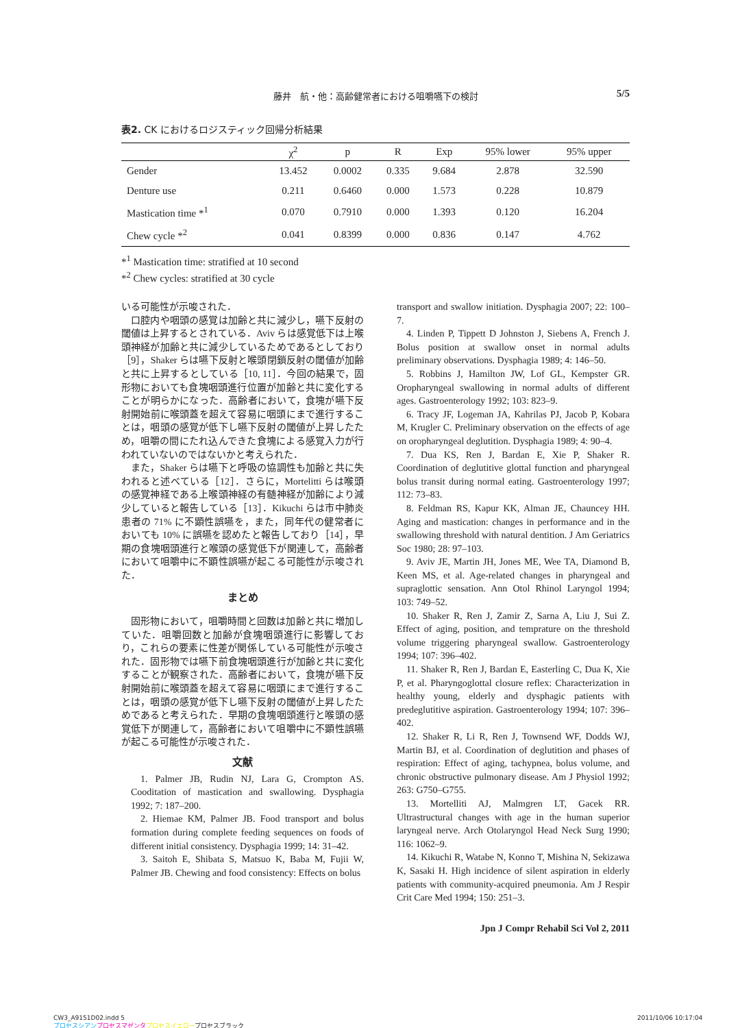藤井　航・他：高齢健常者における咀嚼嚥下の検討 5/5
表2. CK におけるロジスティック回帰分析結果
| | χ<sup>2</sup> | p | R | Exp | 95% lower | 95% upper |
| --- | --- | --- | --- | --- | --- | --- |
| Gender | 13.452 | 0.0002 | 0.335 | 9.684 | 2.878 | 32.590 |
| Denture use | 0.211 | 0.6460 | 0.000 | 1.573 | 0.228 | 10.879 |
| Mastication time *<sup>1</sup> | 0.070 | 0.7910 | 0.000 | 1.393 | 0.120 | 16.204 |
| Chew cycle *<sup>2</sup> | 0.041 | 0.8399 | 0.000 | 0.836 | 0.147 | 4.762 |
*<sup>1</sup> Mastication time: stratified at 10 second
*<sup>2</sup> Chew cycles: stratified at 30 cycle
いる可能性が示唆された．
口腔内や咽頭の感覚は加齢と共に減少し，嚥下反射の閾値は上昇するとされている．Aviv らは感覚低下は上喉頭神経が加齢と共に減少しているためであるとしており［9］，Shaker らは嚥下反射と喉頭閉鎖反射の閾値が加齢と共に上昇するとしている［10, 11］．今回の結果で，固形物においても食塊咽頭進行位置が加齢と共に変化することが明らかになった．高齢者において，食塊が嚥下反射開始前に喉頭蓋を超えて容易に咽頭にまで進行することは，咽頭の感覚が低下し嚥下反射の閾値が上昇したため，咀嚼の間にたれ込んできた食塊による感覚入力が行われていないのではないかと考えられた．
また，Shaker らは嚥下と呼吸の協調性も加齢と共に失われると述べている［12］．さらに，Mortelitti らは喉頭の感覚神経である上喉頭神経の有髄神経が加齢により減少していると報告している［13］．Kikuchi らは市中肺炎患者の 71% に不顕性誤嚥を，また，同年代の健常者においても 10% に誤嚥を認めたと報告しており［14］，早期の食塊咽頭進行と喉頭の感覚低下が関連して，高齢者において咀嚼中に不顕性誤嚥が起こる可能性が示唆された．
まとめ
固形物において，咀嚼時間と回数は加齢と共に増加していた．咀嚼回数と加齢が食塊咽頭進行に影響しており，これらの要素に性差が関係している可能性が示唆された．固形物では嚥下前食塊咽頭進行が加齢と共に変化することが観察された．高齢者において，食塊が嚥下反射開始前に喉頭蓋を超えて容易に咽頭にまで進行することは，咽頭の感覚が低下し嚥下反射の閾値が上昇したためであると考えられた．早期の食塊咽頭進行と喉頭の感覚低下が関連して，高齢者において咀嚼中に不顕性誤嚥が起こる可能性が示唆された．
文献
1. Palmer JB, Rudin NJ, Lara G, Crompton AS. Cooditation of mastication and swallowing. Dysphagia 1992; 7: 187–200.
2. Hiemae KM, Palmer JB. Food transport and bolus formation during complete feeding sequences on foods of different initial consistency. Dysphagia 1999; 14: 31–42.
3. Saitoh E, Shibata S, Matsuo K, Baba M, Fujii W, Palmer JB. Chewing and food consistency: Effects on bolus
transport and swallow initiation. Dysphagia 2007; 22: 100–7.
4. Linden P, Tippett D Johnston J, Siebens A, French J. Bolus position at swallow onset in normal adults preliminary observations. Dysphagia 1989; 4: 146–50.
5. Robbins J, Hamilton JW, Lof GL, Kempster GR. Oropharyngeal swallowing in normal adults of different ages. Gastroenterology 1992; 103: 823–9.
6. Tracy JF, Logeman JA, Kahrilas PJ, Jacob P, Kobara M, Krugler C. Preliminary observation on the effects of age on oropharyngeal deglutition. Dysphagia 1989; 4: 90–4.
7. Dua KS, Ren J, Bardan E, Xie P, Shaker R. Coordination of deglutitive glottal function and pharyngeal bolus transit during normal eating. Gastroenterology 1997; 112: 73–83.
8. Feldman RS, Kapur KK, Alman JE, Chauncey HH. Aging and mastication: changes in performance and in the swallowing threshold with natural dentition. J Am Geriatrics Soc 1980; 28: 97–103.
9. Aviv JE, Martin JH, Jones ME, Wee TA, Diamond B, Keen MS, et al. Age-related changes in pharyngeal and supraglottic sensation. Ann Otol Rhinol Laryngol 1994; 103: 749–52.
10. Shaker R, Ren J, Zamir Z, Sarna A, Liu J, Sui Z. Effect of aging, position, and temprature on the threshold volume triggering pharyngeal swallow. Gastroenterology 1994; 107: 396–402.
11. Shaker R, Ren J, Bardan E, Easterling C, Dua K, Xie P, et al. Pharyngoglottal closure reflex: Characterization in healthy young, elderly and dysphagic patients with predeglutitive aspiration. Gastroenterology 1994; 107: 396–402.
12. Shaker R, Li R, Ren J, Townsend WF, Dodds WJ, Martin BJ, et al. Coordination of deglutition and phases of respiration: Effect of aging, tachypnea, bolus volume, and chronic obstructive pulmonary disease. Am J Physiol 1992; 263: G750–G755.
13. Mortelliti AJ, Malmgren LT, Gacek RR. Ultrastructural changes with age in the human superior laryngeal nerve. Arch Otolaryngol Head Neck Surg 1990; 116: 1062–9.
14. Kikuchi R, Watabe N, Konno T, Mishina N, Sekizawa K, Sasaki H. High incidence of silent aspiration in elderly patients with community-acquired pneumonia. Am J Respir Crit Care Med 1994; 150: 251–3.
Jpn J Compr Rehabil Sci Vol 2, 2011
CW3_A9151D02.indd 5
プロセスシアン プロセスマゼンタ プロセスイエロープロセスブラック
2011/10/06 10:17:04